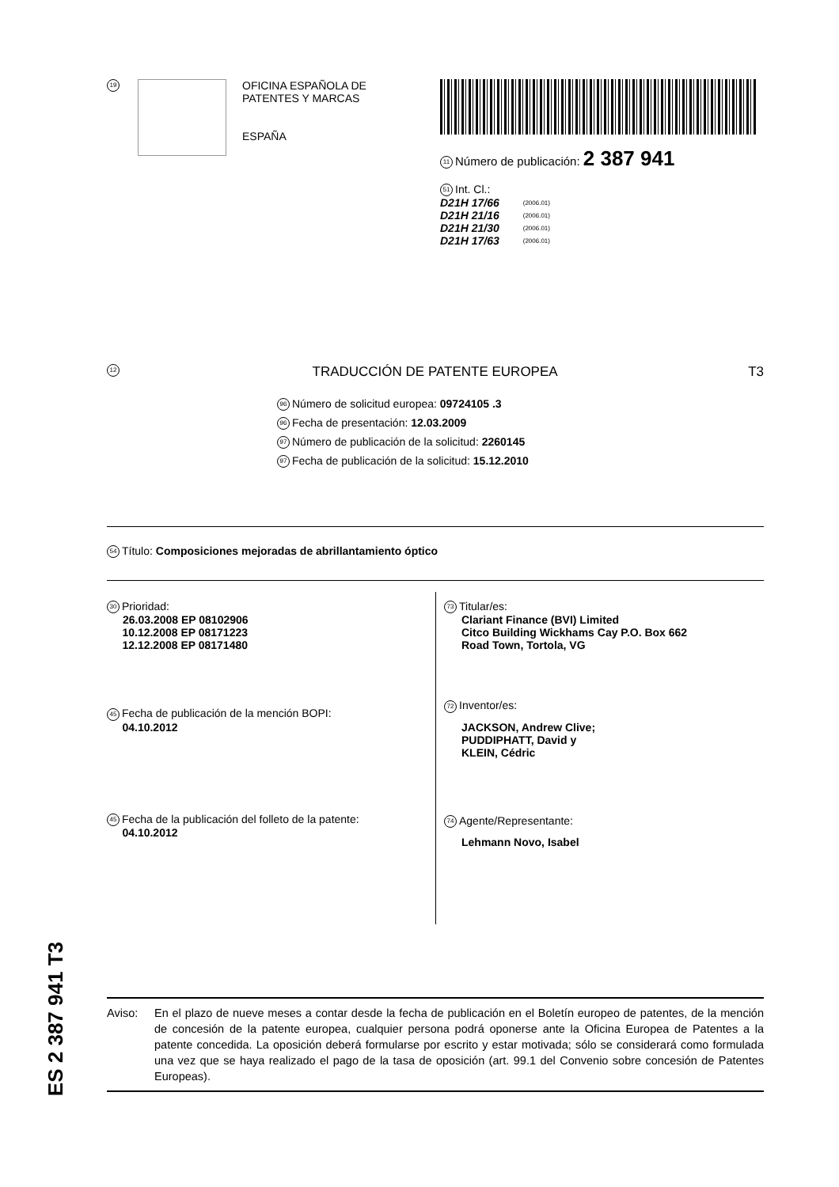19
OFICINA ESPAÑOLA DE
PATENTES Y MARCAS
ESPAÑA
11 Número de publicación: 2 387 941
51 Int. Cl.:
| D21H 17/66 | (2006.01) |
| D21H 21/16 | (2006.01) |
| D21H 21/30 | (2006.01) |
| D21H 17/63 | (2006.01) |
12 TRADUCCIÓN DE PATENTE EUROPEA T3
96 Número de solicitud europea: 09724105 .3
96 Fecha de presentación: 12.03.2009
97 Número de publicación de la solicitud: 2260145
97 Fecha de publicación de la solicitud: 15.12.2010
54 Título: Composiciones mejoradas de abrillantamiento óptico
30 Prioridad:
26.03.2008 EP 08102906
10.12.2008 EP 08171223
12.12.2008 EP 08171480
45 Fecha de publicación de la mención BOPI:
04.10.2012
45 Fecha de la publicación del folleto de la patente:
04.10.2012
73 Titular/es:
Clariant Finance (BVI) Limited
Citco Building Wickhams Cay P.O. Box 662
Road Town, Tortola, VG
72 Inventor/es:
JACKSON, Andrew Clive;
PUDDIPHATT, David y
KLEIN, Cédric
74 Agente/Representante:
Lehmann Novo, Isabel
ES 2 387 941 T3
Aviso: En el plazo de nueve meses a contar desde la fecha de publicación en el Boletín europeo de patentes, de la mención de concesión de la patente europea, cualquier persona podrá oponerse ante la Oficina Europea de Patentes a la patente concedida. La oposición deberá formularse por escrito y estar motivada; sólo se considerará como formulada una vez que se haya realizado el pago de la tasa de oposición (art. 99.1 del Convenio sobre concesión de Patentes Europeas).